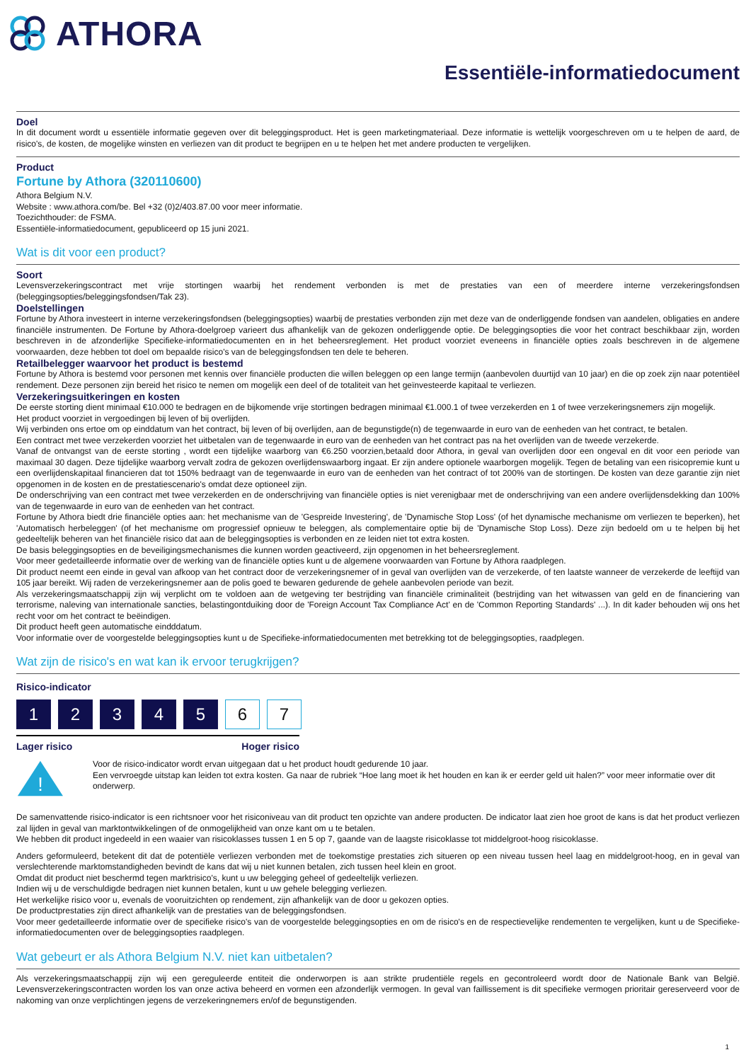ATHORA
Essentiële-informatiedocument
Doel
In dit document wordt u essentiële informatie gegeven over dit beleggingsproduct. Het is geen marketingmateriaal. Deze informatie is wettelijk voorgeschreven om u te helpen de aard, de risico's, de kosten, de mogelijke winsten en verliezen van dit product te begrijpen en u te helpen het met andere producten te vergelijken.
Product
Fortune by Athora (320110600)
Athora Belgium N.V.
Website : www.athora.com/be. Bel +32 (0)2/403.87.00 voor meer informatie.
Toezichthouder: de FSMA.
Essentiële-informatiedocument, gepubliceerd op 15 juni 2021.
Wat is dit voor een product?
Soort
Levensverzekeringscontract met vrije stortingen waarbij het rendement verbonden is met de prestaties van een of meerdere interne verzekeringsfondsen (beleggingsopties/beleggingsfondsen/Tak 23).
Doelstellingen
Fortune by Athora investeert in interne verzekeringsfondsen (beleggingsopties) waarbij de prestaties verbonden zijn met deze van de onderliggende fondsen van aandelen, obligaties en andere financiële instrumenten. De Fortune by Athora-doelgroep varieert dus afhankelijk van de gekozen onderliggende optie. De beleggingsopties die voor het contract beschikbaar zijn, worden beschreven in de afzonderlijke Specifieke-informatiedocumenten en in het beheersreglement. Het product voorziet eveneens in financiële opties zoals beschreven in de algemene voorwaarden, deze hebben tot doel om bepaalde risico's van de beleggingsfondsen ten dele te beheren.
Retailbelegger waarvoor het product is bestemd
Fortune by Athora is bestemd voor personen met kennis over financiële producten die willen beleggen op een lange termijn (aanbevolen duurtijd van 10 jaar) en die op zoek zijn naar potentiëel rendement. Deze personen zijn bereid het risico te nemen om mogelijk een deel of de totaliteit van het geïnvesteerde kapitaal te verliezen.
Verzekeringsuitkeringen en kosten
De eerste storting dient minimaal €10.000 te bedragen en de bijkomende vrije stortingen bedragen minimaal €1.000.1 of twee verzekerden en 1 of twee verzekeringsnemers zijn mogelijk.
Het product voorziet in vergoedingen bij leven of bij overlijden.
Wij verbinden ons ertoe om op einddatum van het contract, bij leven of bij overlijden, aan de begunstigde(n) de tegenwaarde in euro van de eenheden van het contract, te betalen.
Een contract met twee verzekerden voorziet het uitbetalen van de tegenwaarde in euro van de eenheden van het contract pas na het overlijden van de tweede verzekerde.
Vanaf de ontvangst van de eerste storting , wordt een tijdelijke waarborg van €6.250 voorzien,betaald door Athora, in geval van overlijden door een ongeval en dit voor een periode van maximaal 30 dagen. Deze tijdelijke waarborg vervalt zodra de gekozen overlijdenswaarborg ingaat. Er zijn andere optionele waarborgen mogelijk. Tegen de betaling van een risicopremie kunt u een overlijdenskapitaal financieren dat tot 150% bedraagt van de tegenwaarde in euro van de eenheden van het contract of tot 200% van de stortingen. De kosten van deze garantie zijn niet opgenomen in de kosten en de prestatiescenario's omdat deze optioneel zijn.
De onderschrijving van een contract met twee verzekerden en de onderschrijving van financiële opties is niet verenigbaar met de onderschrijving van een andere overlijdensdekking dan 100% van de tegenwaarde in euro van de eenheden van het contract.
Fortune by Athora biedt drie financiële opties aan: het mechanisme van de 'Gespreide Investering', de 'Dynamische Stop Loss' (of het dynamische mechanisme om verliezen te beperken), het 'Automatisch herbeleggen' (of het mechanisme om progressief opnieuw te beleggen, als complementaire optie bij de 'Dynamische Stop Loss). Deze zijn bedoeld om u te helpen bij het gedeeltelijk beheren van het financiële risico dat aan de beleggingsopties is verbonden en ze leiden niet tot extra kosten.
De basis beleggingsopties en de beveiligingsmechanismes die kunnen worden geactiveerd, zijn opgenomen in het beheersreglement.
Voor meer gedetailleerde informatie over de werking van de financiële opties kunt u de algemene voorwaarden van Fortune by Athora raadplegen.
Dit product neemt een einde in geval van afkoop van het contract door de verzekeringsnemer of in geval van overlijden van de verzekerde, of ten laatste wanneer de verzekerde de leeftijd van 105 jaar bereikt. Wij raden de verzekeringsnemer aan de polis goed te bewaren gedurende de gehele aanbevolen periode van bezit.
Als verzekeringsmaatschappij zijn wij verplicht om te voldoen aan de wetgeving ter bestrijding van financiële criminaliteit (bestrijding van het witwassen van geld en de financiering van terrorisme, naleving van internationale sancties, belastingontduiking door de 'Foreign Account Tax Compliance Act' en de 'Common Reporting Standards' ...). In dit kader behouden wij ons het recht voor om het contract te beëindigen.
Dit product heeft geen automatische eindddatum.
Voor informatie over de voorgestelde beleggingsopties kunt u de Specifieke-informatiedocumenten met betrekking tot de beleggingsopties, raadplegen.
Wat zijn de risico's en wat kan ik ervoor terugkrijgen?
Risico-indicator
1 2 3 4 5 6 7
Lager risico Hoger risico
!
Voor de risico-indicator wordt ervan uitgegaan dat u het product houdt gedurende 10 jaar.
Een vervroegde uitstap kan leiden tot extra kosten. Ga naar de rubriek “Hoe lang moet ik het houden en kan ik er eerder geld uit halen?” voor meer informatie over dit onderwerp.
De samenvattende risico-indicator is een richtsnoer voor het risiconiveau van dit product ten opzichte van andere producten. De indicator laat zien hoe groot de kans is dat het product verliezen zal lijden in geval van marktontwikkelingen of de onmogelijkheid van onze kant om u te betalen.
We hebben dit product ingedeeld in een waaier van risicoklasses tussen 1 en 5 op 7, gaande van de laagste risicoklasse tot middelgroot-hoog risicoklasse.
Anders geformuleerd, betekent dit dat de potentiële verliezen verbonden met de toekomstige prestaties zich situeren op een niveau tussen heel laag en middelgroot-hoog, en in geval van verslechterende marktomstandigheden bevindt de kans dat wij u niet kunnen betalen, zich tussen heel klein en groot.
Omdat dit product niet beschermd tegen marktrisico's, kunt u uw belegging geheel of gedeeltelijk verliezen.
Indien wij u de verschuldigde bedragen niet kunnen betalen, kunt u uw gehele belegging verliezen.
Het werkelijke risico voor u, evenals de vooruitzichten op rendement, zijn afhankelijk van de door u gekozen opties.
De productprestaties zijn direct afhankelijk van de prestaties van de beleggingsfondsen.
Voor meer gedetailleerde informatie over de specifieke risico's van de voorgestelde beleggingsopties en om de risico's en de respectievelijke rendementen te vergelijken, kunt u de Specifieke-informatiedocumenten over de beleggingsopties raadplegen.
Wat gebeurt er als Athora Belgium N.V. niet kan uitbetalen?
Als verzekeringsmaatschappij zijn wij een gereguleerde entiteit die onderworpen is aan strikte prudentiële regels en gecontroleerd wordt door de Nationale Bank van België. Levensverzekeringscontracten worden los van onze activa beheerd en vormen een afzonderlijk vermogen. In geval van faillissement is dit specifieke vermogen prioritair gereserveerd voor de nakoming van onze verplichtingen jegens de verzekeringnemers en/of de begunstigenden.
1